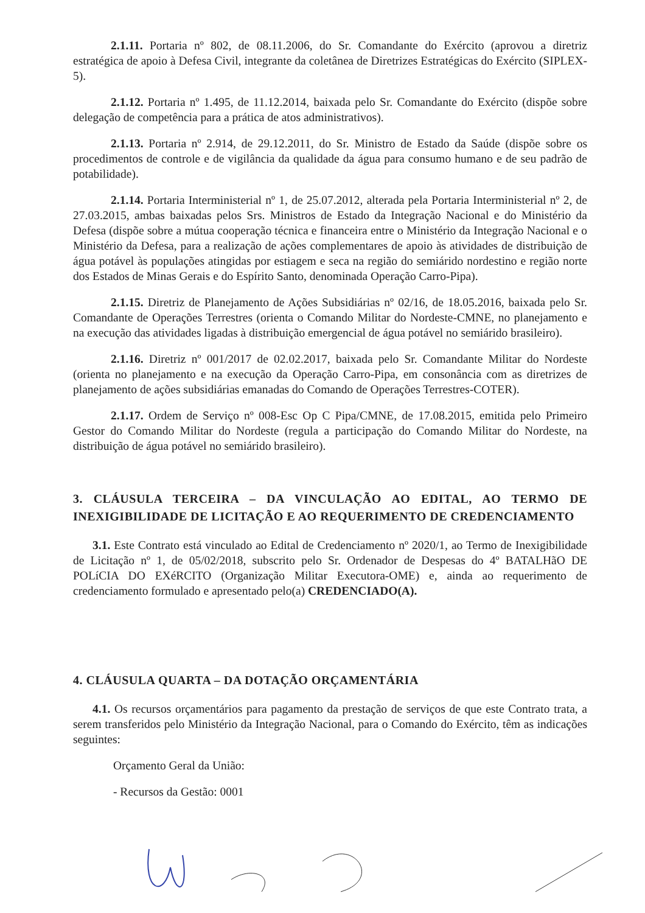2.1.11. Portaria nº 802, de 08.11.2006, do Sr. Comandante do Exército (aprovou a diretriz estratégica de apoio à Defesa Civil, integrante da coletânea de Diretrizes Estratégicas do Exército (SIPLEX-5).
2.1.12. Portaria nº 1.495, de 11.12.2014, baixada pelo Sr. Comandante do Exército (dispõe sobre delegação de competência para a prática de atos administrativos).
2.1.13. Portaria nº 2.914, de 29.12.2011, do Sr. Ministro de Estado da Saúde (dispõe sobre os procedimentos de controle e de vigilância da qualidade da água para consumo humano e de seu padrão de potabilidade).
2.1.14. Portaria Interministerial nº 1, de 25.07.2012, alterada pela Portaria Interministerial nº 2, de 27.03.2015, ambas baixadas pelos Srs. Ministros de Estado da Integração Nacional e do Ministério da Defesa (dispõe sobre a mútua cooperação técnica e financeira entre o Ministério da Integração Nacional e o Ministério da Defesa, para a realização de ações complementares de apoio às atividades de distribuição de água potável às populações atingidas por estiagem e seca na região do semiárido nordestino e região norte dos Estados de Minas Gerais e do Espírito Santo, denominada Operação Carro-Pipa).
2.1.15. Diretriz de Planejamento de Ações Subsidiárias nº 02/16, de 18.05.2016, baixada pelo Sr. Comandante de Operações Terrestres (orienta o Comando Militar do Nordeste-CMNE, no planejamento e na execução das atividades ligadas à distribuição emergencial de água potável no semiárido brasileiro).
2.1.16. Diretriz nº 001/2017 de 02.02.2017, baixada pelo Sr. Comandante Militar do Nordeste (orienta no planejamento e na execução da Operação Carro-Pipa, em consonância com as diretrizes de planejamento de ações subsidiárias emanadas do Comando de Operações Terrestres-COTER).
2.1.17. Ordem de Serviço nº 008-Esc Op C Pipa/CMNE, de 17.08.2015, emitida pelo Primeiro Gestor do Comando Militar do Nordeste (regula a participação do Comando Militar do Nordeste, na distribuição de água potável no semiárido brasileiro).
3. CLÁUSULA TERCEIRA – DA VINCULAÇÃO AO EDITAL, AO TERMO DE INEXIGIBILIDADE DE LICITAÇÃO E AO REQUERIMENTO DE CREDENCIAMENTO
3.1. Este Contrato está vinculado ao Edital de Credenciamento nº 2020/1, ao Termo de Inexigibilidade de Licitação nº 1, de 05/02/2018, subscrito pelo Sr. Ordenador de Despesas do 4º BATALHãO DE POLíCIA DO EXéRCITO (Organização Militar Executora-OME) e, ainda ao requerimento de credenciamento formulado e apresentado pelo(a) CREDENCIADO(A).
4. CLÁUSULA QUARTA – DA DOTAÇÃO ORÇAMENTÁRIA
4.1. Os recursos orçamentários para pagamento da prestação de serviços de que este Contrato trata, a serem transferidos pelo Ministério da Integração Nacional, para o Comando do Exército, têm as indicações seguintes:
Orçamento Geral da União:
- Recursos da Gestão: 0001